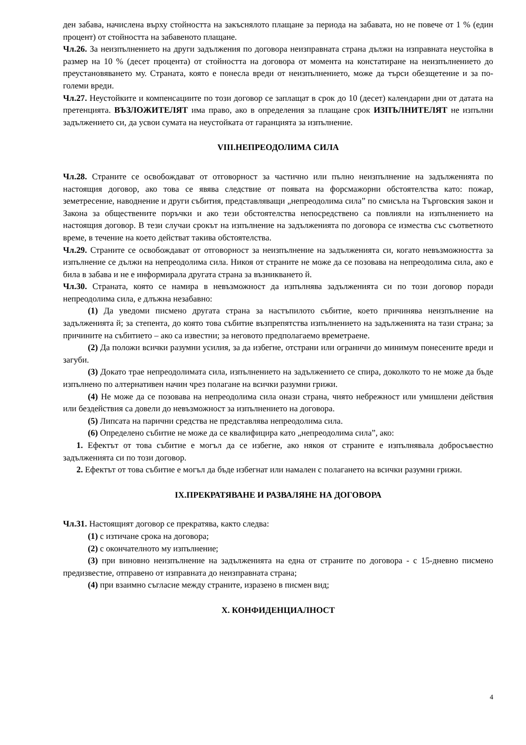ден забава, начислена върху стойността на закъснялото плащане за периода на забавата, но не повече от 1 % (един процент) от стойността на забавеното плащане.
Чл.26. За неизпълнението на други задължения по договора неизправната страна дължи на изправната неустойка в размер на 10 % (десет процента) от стойността на договора от момента на констатиране на неизпълнението до преустановяването му. Страната, която е понесла вреди от неизпълнението, може да търси обезщетение и за по-големи вреди.
Чл.27. Неустойките и компенсациите по този договор се заплащат в срок до 10 (десет) календарни дни от датата на претенцията. ВЪЗЛОЖИТЕЛЯТ има право, ако в определения за плащане срок ИЗПЪЛНИТЕЛЯТ не изпълни задължението си, да усвои сумата на неустойката от гаранцията за изпълнение.
VIII.НЕПРЕОДОЛИМА СИЛА
Чл.28. Страните се освобождават от отговорност за частично или пълно неизпълнение на задълженията по настоящия договор, ако това се явява следствие от появата на форсмажорни обстоятелства като: пожар, земетресение, наводнение и други събития, представляващи „непреодолима сила” по смисъла на Търговския закон и Закона за обществените поръчки и ако тези обстоятелства непосредствено са повлияли на изпълнението на настоящия договор. В тези случаи срокът на изпълнение на задълженията по договора се измества със съответното време, в течение на което действат такива обстоятелства.
Чл.29. Страните се освобождават от отговорност за неизпълнение на задълженията си, когато невъзможността за изпълнение се дължи на непреодолима сила. Никоя от страните не може да се позовава на непреодолима сила, ако е била в забава и не е информирала другата страна за възникването й.
Чл.30. Страната, която се намира в невъзможност да изпълнява задълженията си по този договор поради непреодолима сила, е длъжна незабавно:
(1) Да уведоми писмено другата страна за настъпилото събитие, което причинява неизпълнение на задълженията й; за степента, до която това събитие възпрепятства изпълнението на задълженията на тази страна; за причините на събитието – ако са известни; за неговото предполагаемо времетраене.
(2) Да положи всички разумни усилия, за да избегне, отстрани или ограничи до минимум понесените вреди и загуби.
(3) Докато трае непреодолимата сила, изпълнението на задължението се спира, доколкото то не може да бъде изпълнено по алтернативен начин чрез полагане на всички разумни грижи.
(4) Не може да се позовава на непреодолима сила онази страна, чиято небрежност или умишлени действия или бездействия са довели до невъзможност за изпълнението на договора.
(5) Липсата на парични средства не представлява непреодолима сила.
(6) Определено събитие не може да се квалифицира като „непреодолима сила”, ако:
1. Ефектът от това събитие е могъл да се избегне, ако някоя от страните е изпълнявала добросъвестно задълженията си по този договор.
2. Ефектът от това събитие е могъл да бъде избегнат или намален с полагането на всички разумни грижи.
IX.ПРЕКРАТЯВАНЕ И РАЗВАЛЯНЕ НА ДОГОВОРА
Чл.31. Настоящият договор се прекратява, както следва:
(1) с изтичане срока на договора;
(2) с окончателното му изпълнение;
(3) при виновно неизпълнение на задълженията на една от страните по договора - с 15-дневно писмено предизвестие, отправено от изправната до неизправната страна;
(4) при взаимно съгласие между страните, изразено в писмен вид;
X. КОНФИДЕНЦИАЛНОСТ
4